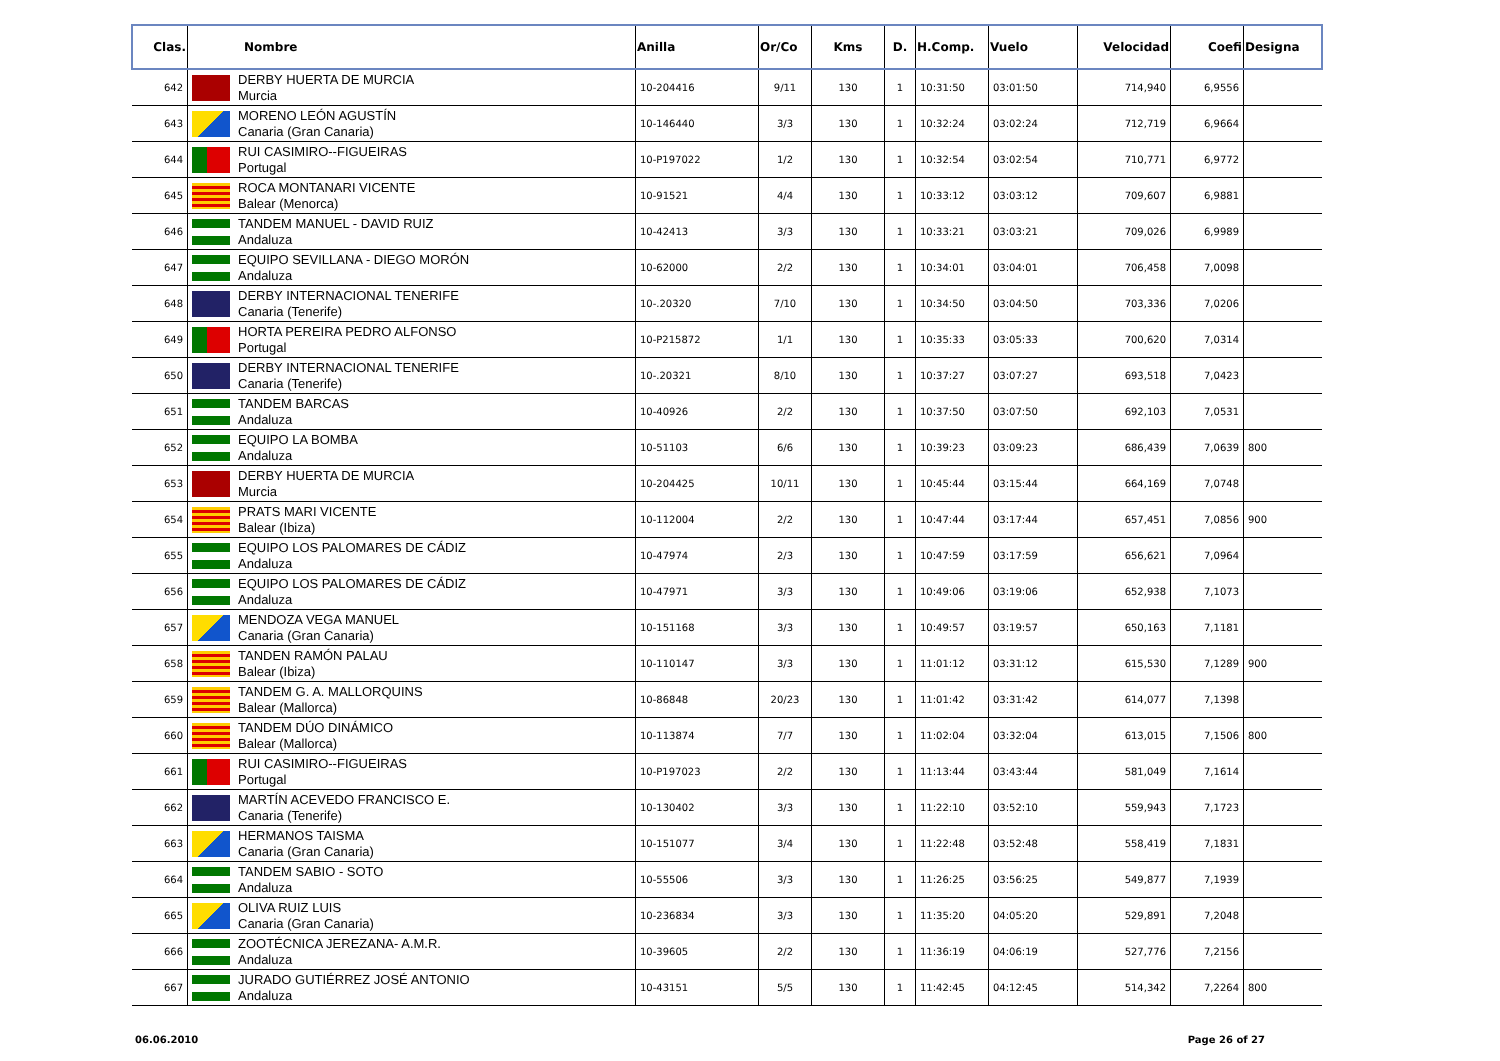| Clas. | Nombre | Anilla | Or/Co | Kms | D. | H.Comp. | Vuelo | Velocidad | Coefi | Designa |
| --- | --- | --- | --- | --- | --- | --- | --- | --- | --- | --- |
| 642 | DERBY HUERTA DE MURCIA Murcia | 10-204416 | 9/11 | 130 | 1 | 10:31:50 | 03:01:50 | 714,940 | 6,9556 | |
| 643 | MORENO LEÓN AGUSTÍN Canaria (Gran Canaria) | 10-146440 | 3/3 | 130 | 1 | 10:32:24 | 03:02:24 | 712,719 | 6,9664 | |
| 644 | RUI CASIMIRO--FIGUEIRAS Portugal | 10-P197022 | 1/2 | 130 | 1 | 10:32:54 | 03:02:54 | 710,771 | 6,9772 | |
| 645 | ROCA MONTANARI VICENTE Balear (Menorca) | 10-91521 | 4/4 | 130 | 1 | 10:33:12 | 03:03:12 | 709,607 | 6,9881 | |
| 646 | TANDEM MANUEL - DAVID RUIZ Andaluza | 10-42413 | 3/3 | 130 | 1 | 10:33:21 | 03:03:21 | 709,026 | 6,9989 | |
| 647 | EQUIPO SEVILLANA - DIEGO MORÓN Andaluza | 10-62000 | 2/2 | 130 | 1 | 10:34:01 | 03:04:01 | 706,458 | 7,0098 | |
| 648 | DERBY INTERNACIONAL TENERIFE Canaria (Tenerife) | 10-.20320 | 7/10 | 130 | 1 | 10:34:50 | 03:04:50 | 703,336 | 7,0206 | |
| 649 | HORTA PEREIRA PEDRO ALFONSO Portugal | 10-P215872 | 1/1 | 130 | 1 | 10:35:33 | 03:05:33 | 700,620 | 7,0314 | |
| 650 | DERBY INTERNACIONAL TENERIFE Canaria (Tenerife) | 10-.20321 | 8/10 | 130 | 1 | 10:37:27 | 03:07:27 | 693,518 | 7,0423 | |
| 651 | TANDEM BARCAS Andaluza | 10-40926 | 2/2 | 130 | 1 | 10:37:50 | 03:07:50 | 692,103 | 7,0531 | |
| 652 | EQUIPO LA BOMBA Andaluza | 10-51103 | 6/6 | 130 | 1 | 10:39:23 | 03:09:23 | 686,439 | 7,0639 | 800 |
| 653 | DERBY HUERTA DE MURCIA Murcia | 10-204425 | 10/11 | 130 | 1 | 10:45:44 | 03:15:44 | 664,169 | 7,0748 | |
| 654 | PRATS MARI VICENTE Balear (Ibiza) | 10-112004 | 2/2 | 130 | 1 | 10:47:44 | 03:17:44 | 657,451 | 7,0856 | 900 |
| 655 | EQUIPO LOS PALOMARES DE CÁDIZ Andaluza | 10-47974 | 2/3 | 130 | 1 | 10:47:59 | 03:17:59 | 656,621 | 7,0964 | |
| 656 | EQUIPO LOS PALOMARES DE CÁDIZ Andaluza | 10-47971 | 3/3 | 130 | 1 | 10:49:06 | 03:19:06 | 652,938 | 7,1073 | |
| 657 | MENDOZA VEGA MANUEL Canaria (Gran Canaria) | 10-151168 | 3/3 | 130 | 1 | 10:49:57 | 03:19:57 | 650,163 | 7,1181 | |
| 658 | TANDEN RAMÓN PALAU Balear (Ibiza) | 10-110147 | 3/3 | 130 | 1 | 11:01:12 | 03:31:12 | 615,530 | 7,1289 | 900 |
| 659 | TANDEM G. A. MALLORQUINS Balear (Mallorca) | 10-86848 | 20/23 | 130 | 1 | 11:01:42 | 03:31:42 | 614,077 | 7,1398 | |
| 660 | TANDEM DÚO DINÁMICO Balear (Mallorca) | 10-113874 | 7/7 | 130 | 1 | 11:02:04 | 03:32:04 | 613,015 | 7,1506 | 800 |
| 661 | RUI CASIMIRO--FIGUEIRAS Portugal | 10-P197023 | 2/2 | 130 | 1 | 11:13:44 | 03:43:44 | 581,049 | 7,1614 | |
| 662 | MARTÍN ACEVEDO FRANCISCO E. Canaria (Tenerife) | 10-130402 | 3/3 | 130 | 1 | 11:22:10 | 03:52:10 | 559,943 | 7,1723 | |
| 663 | HERMANOS TAISMA Canaria (Gran Canaria) | 10-151077 | 3/4 | 130 | 1 | 11:22:48 | 03:52:48 | 558,419 | 7,1831 | |
| 664 | TANDEM SABIO - SOTO Andaluza | 10-55506 | 3/3 | 130 | 1 | 11:26:25 | 03:56:25 | 549,877 | 7,1939 | |
| 665 | OLIVA RUIZ LUIS Canaria (Gran Canaria) | 10-236834 | 3/3 | 130 | 1 | 11:35:20 | 04:05:20 | 529,891 | 7,2048 | |
| 666 | ZOOTÉCNICA JEREZANA- A.M.R. Andaluza | 10-39605 | 2/2 | 130 | 1 | 11:36:19 | 04:06:19 | 527,776 | 7,2156 | |
| 667 | JURADO GUTIÉRREZ JOSÉ ANTONIO Andaluza | 10-43151 | 5/5 | 130 | 1 | 11:42:45 | 04:12:45 | 514,342 | 7,2264 | 800 |
06.06.2010 Page 26 of 27